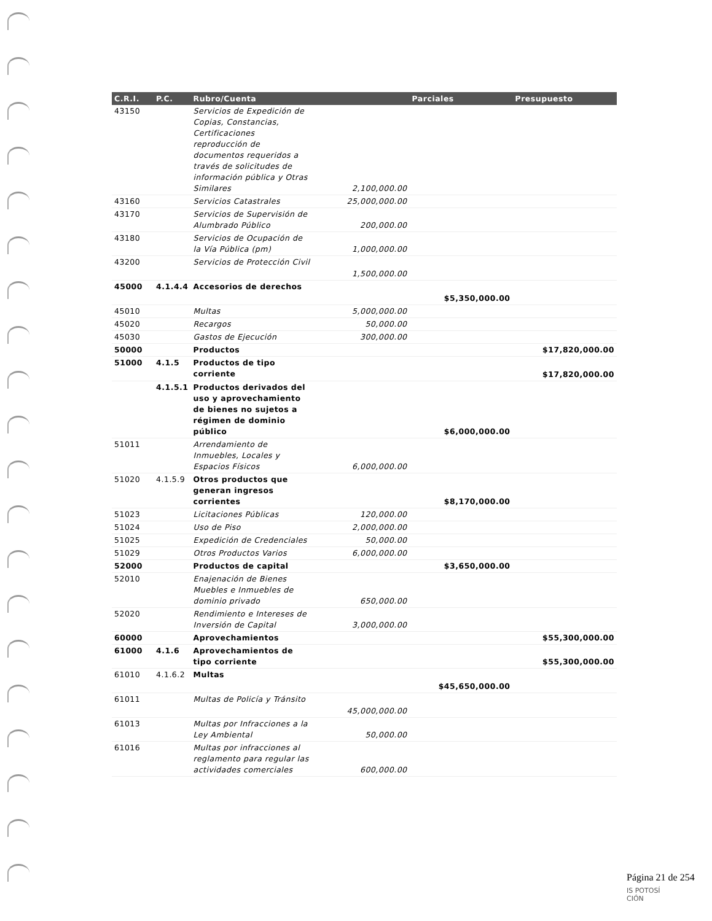| C.R.I. | P.C. | Rubro/Cuenta | | Parciales | Presupuesto |
| --- | --- | --- | --- | --- | --- |
| 43150 | | Servicios de Expedición de Copias, Constancias, Certificaciones reproducción de documentos requeridos a través de solicitudes de información pública y Otras Similares | 2,100,000.00 | | |
| 43160 | | Servicios Catastrales | 25,000,000.00 | | |
| 43170 | | Servicios de Supervisión de Alumbrado Público | 200,000.00 | | |
| 43180 | | Servicios de Ocupación de la Vía Pública (pm) | 1,000,000.00 | | |
| 43200 | | Servicios de Protección Civil | 1,500,000.00 | | |
| 45000 | 4.1.4.4 | Accesorios de derechos | | $5,350,000.00 | |
| 45010 | | Multas | 5,000,000.00 | | |
| 45020 | | Recargos | 50,000.00 | | |
| 45030 | | Gastos de Ejecución | 300,000.00 | | |
| 50000 | | Productos | | | $17,820,000.00 |
| 51000 | 4.1.5 | Productos de tipo corriente | | | $17,820,000.00 |
| | 4.1.5.1 | Productos derivados del uso y aprovechamiento de bienes no sujetos a régimen de dominio público | | $6,000,000.00 | |
| 51011 | | Arrendamiento de Inmuebles, Locales y Espacios Físicos | 6,000,000.00 | | |
| 51020 | 4.1.5.9 | Otros productos que generan ingresos corrientes | | $8,170,000.00 | |
| 51023 | | Licitaciones Públicas | 120,000.00 | | |
| 51024 | | Uso de Piso | 2,000,000.00 | | |
| 51025 | | Expedición de Credenciales | 50,000.00 | | |
| 51029 | | Otros Productos Varios | 6,000,000.00 | | |
| 52000 | | Productos de capital | | $3,650,000.00 | |
| 52010 | | Enajenación de Bienes Muebles e Inmuebles de dominio privado | 650,000.00 | | |
| 52020 | | Rendimiento e Intereses de Inversión de Capital | 3,000,000.00 | | |
| 60000 | | Aprovechamientos | | | $55,300,000.00 |
| 61000 | 4.1.6 | Aprovechamientos de tipo corriente | | | $55,300,000.00 |
| 61010 | 4.1.6.2 | Multas | | $45,650,000.00 | |
| 61011 | | Multas de Policía y Tránsito | 45,000,000.00 | | |
| 61013 | | Multas por Infracciones a la Ley Ambiental | 50,000.00 | | |
| 61016 | | Multas por infracciones al reglamento para regular las actividades comerciales | 600,000.00 | | |
Página 21 de 254
IS POTOSÍ
CIÓN